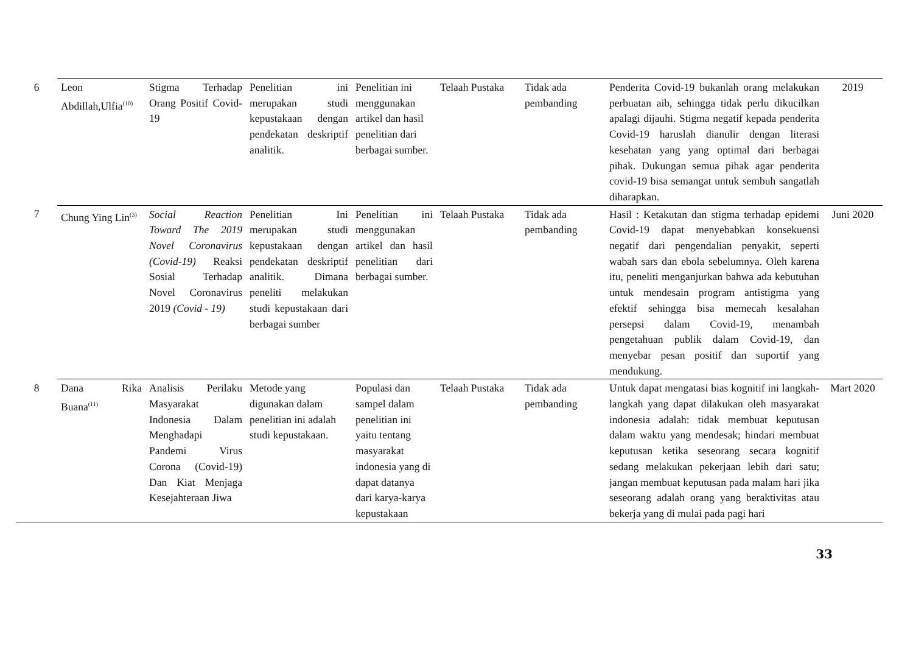| 6 | Leon Abdillah,Ulfia<sup>(10)</sup> | Stigma Terhadap Orang Positif Covid-19 | Penelitian ini merupakan studi kepustakaan dengan pendekatan deskriptif analitik. | Penelitian ini menggunakan artikel dan hasil penelitian dari berbagai sumber. | Telaah Pustaka | Tidak ada pembanding | Penderita Covid-19 bukanlah orang melakukan perbuatan aib, sehingga tidak perlu dikucilkan apalagi dijauhi. Stigma negatif kepada penderita Covid-19 haruslah dianulir dengan literasi kesehatan yang yang optimal dari berbagai pihak. Dukungan semua pihak agar penderita covid-19 bisa semangat untuk sembuh sangatlah diharapkan. | 2019 |
| 7 | Chung Ying Lin<sup>(3)</sup> | Social Reaction Toward The 2019 Novel Coronavirus (Covid-19) Reaksi Sosial Terhadap Novel Coronavirus 2019 (Covid - 19) | Penelitian Ini merupakan studi kepustakaan dengan pendekatan deskriptif analitik. Dimana peneliti melakukan studi kepustakaan dari berbagai sumber | Penelitian ini menggunakan artikel dan hasil penelitian dari berbagai sumber. | Telaah Pustaka | Tidak ada pembanding | Hasil : Ketakutan dan stigma terhadap epidemi Covid-19 dapat menyebabkan konsekuensi negatif dari pengendalian penyakit, seperti wabah sars dan ebola sebelumnya. Oleh karena itu, peneliti menganjurkan bahwa ada kebutuhan untuk mendesain program antistigma yang efektif sehingga bisa memecah kesalahan persepsi dalam Covid-19, menambah pengetahuan publik dalam Covid-19, dan menyebar pesan positif dan suportif yang mendukung. | Juni 2020 |
| 8 | Dana Rika Buana<sup>(11)</sup> | Analisis Perilaku Masyarakat Indonesia Dalam Menghadapi Pandemi Virus Corona (Covid-19) Dan Kiat Menjaga Kesejahteraan Jiwa | Metode yang digunakan dalam penelitian ini adalah studi kepustakaan. | Populasi dan sampel dalam penelitian ini yaitu tentang masyarakat indonesia yang di dapat datanya dari karya-karya kepustakaan | Telaah Pustaka | Tidak ada pembanding | Untuk dapat mengatasi bias kognitif ini langkah-langkah yang dapat dilakukan oleh masyarakat indonesia adalah: tidak membuat keputusan dalam waktu yang mendesak; hindari membuat keputusan ketika seseorang secara kognitif sedang melakukan pekerjaan lebih dari satu; jangan membuat keputusan pada malam hari jika seseorang adalah orang yang beraktivitas atau bekerja yang di mulai pada pagi hari | Mart 2020 |
33